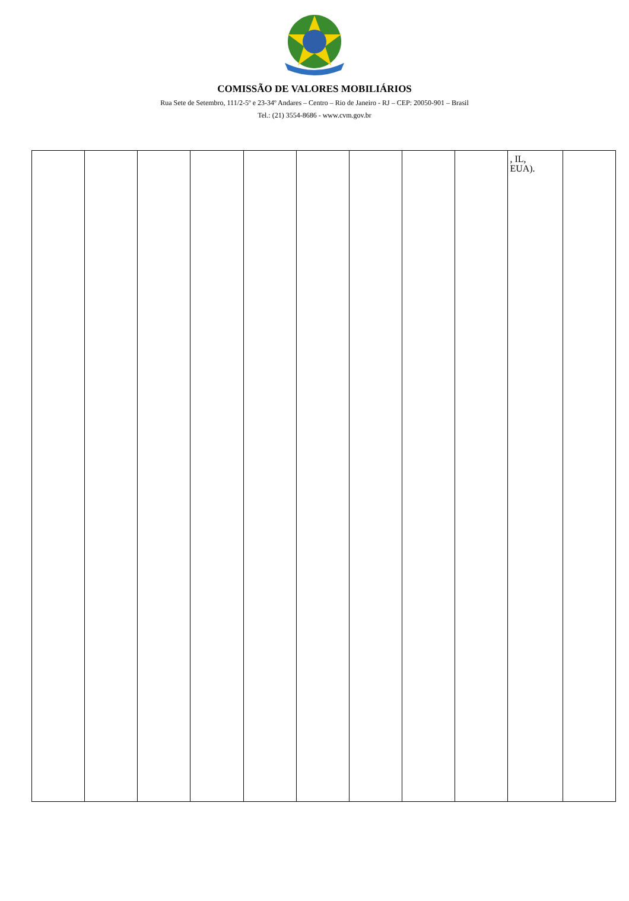COMISSÃO DE VALORES MOBILIÁRIOS
Rua Sete de Setembro, 111/2-5º e 23-34º Andares – Centro – Rio de Janeiro - RJ – CEP: 20050-901 – Brasil
Tel.: (21) 3554-8686 - www.cvm.gov.br
| | | | | | | | | | , IL, EUA). | |